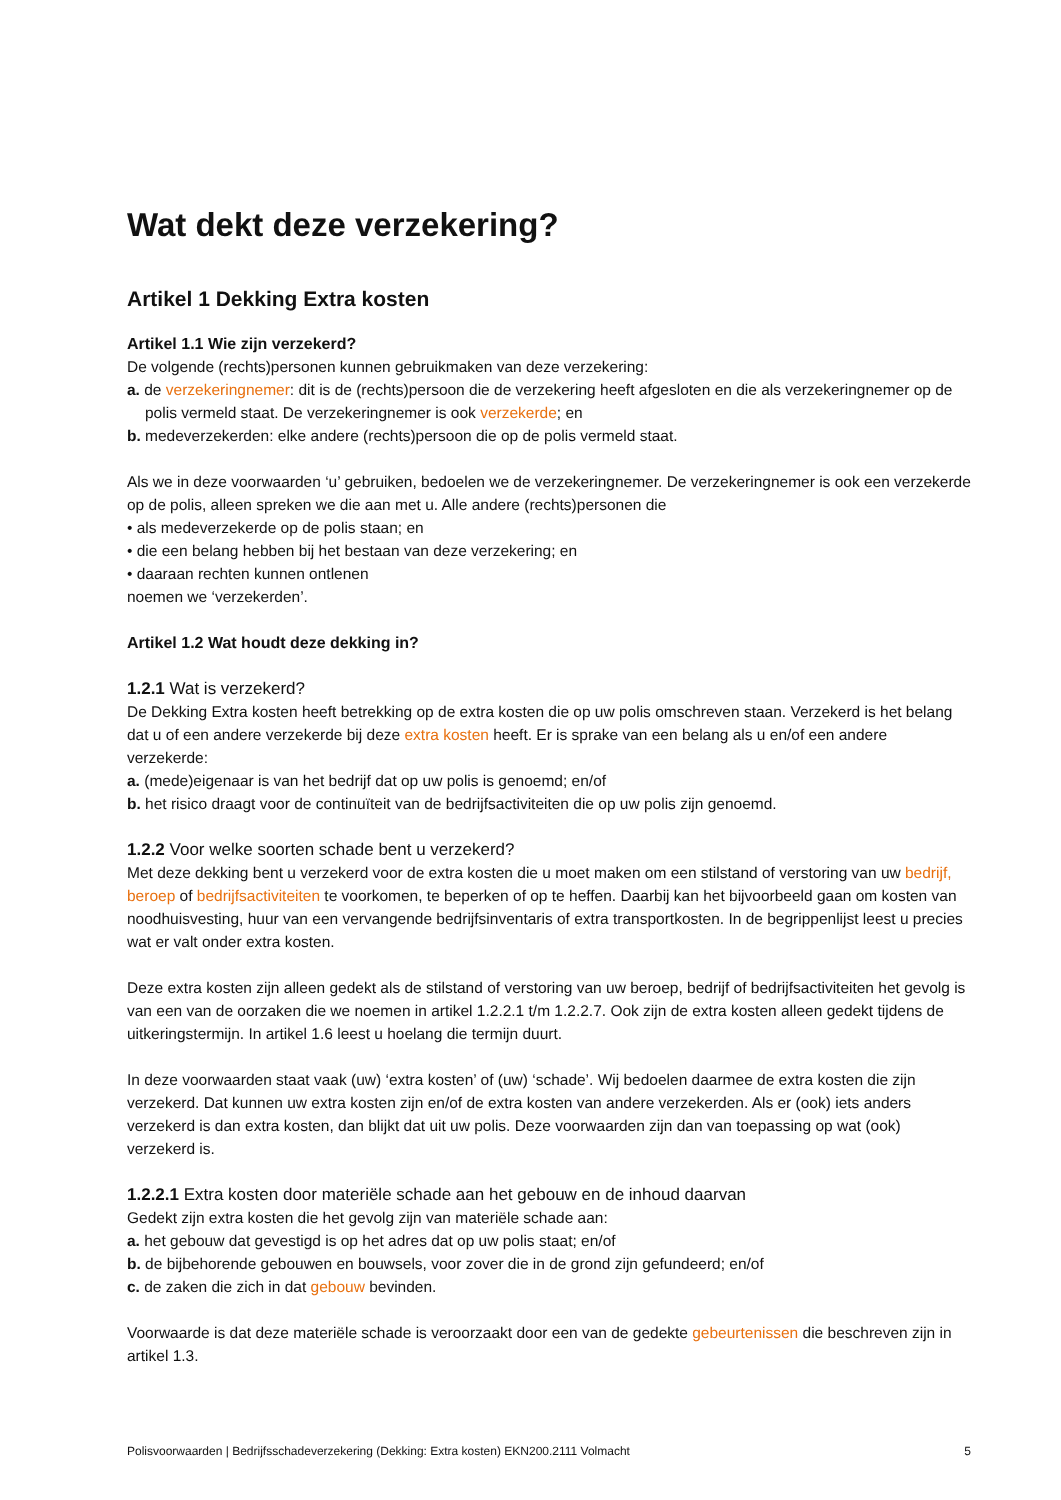Wat dekt deze verzekering?
Artikel 1 Dekking Extra kosten
Artikel 1.1 Wie zijn verzekerd?
De volgende (rechts)personen kunnen gebruikmaken van deze verzekering:
a. de verzekeringnemer: dit is de (rechts)persoon die de verzekering heeft afgesloten en die als verzekeringnemer op de polis vermeld staat. De verzekeringnemer is ook verzekerde; en
b. medeverzekerden: elke andere (rechts)persoon die op de polis vermeld staat.
Als we in deze voorwaarden ‘u’ gebruiken, bedoelen we de verzekeringnemer. De verzekeringnemer is ook een verzekerde op de polis, alleen spreken we die aan met u. Alle andere (rechts)personen die
• als medeverzekerde op de polis staan; en
• die een belang hebben bij het bestaan van deze verzekering; en
• daaraan rechten kunnen ontlenen
noemen we ‘verzekerden’.
Artikel 1.2 Wat houdt deze dekking in?
1.2.1 Wat is verzekerd?
De Dekking Extra kosten heeft betrekking op de extra kosten die op uw polis omschreven staan. Verzekerd is het belang dat u of een andere verzekerde bij deze extra kosten heeft. Er is sprake van een belang als u en/of een andere verzekerde:
a. (mede)eigenaar is van het bedrijf dat op uw polis is genoemd; en/of
b. het risico draagt voor de continuïteit van de bedrijfsactiviteiten die op uw polis zijn genoemd.
1.2.2 Voor welke soorten schade bent u verzekerd?
Met deze dekking bent u verzekerd voor de extra kosten die u moet maken om een stilstand of verstoring van uw bedrijf, beroep of bedrijfsactiviteiten te voorkomen, te beperken of op te heffen. Daarbij kan het bijvoorbeeld gaan om kosten van noodhuisvesting, huur van een vervangende bedrijfsinventaris of extra transportkosten. In de begrippenlijst leest u precies wat er valt onder extra kosten.
Deze extra kosten zijn alleen gedekt als de stilstand of verstoring van uw beroep, bedrijf of bedrijfsactiviteiten het gevolg is van een van de oorzaken die we noemen in artikel 1.2.2.1 t/m 1.2.2.7. Ook zijn de extra kosten alleen gedekt tijdens de uitkeringstermijn. In artikel 1.6 leest u hoelang die termijn duurt.
In deze voorwaarden staat vaak (uw) ‘extra kosten’ of (uw) ‘schade’. Wij bedoelen daarmee de extra kosten die zijn verzekerd. Dat kunnen uw extra kosten zijn en/of de extra kosten van andere verzekerden. Als er (ook) iets anders verzekerd is dan extra kosten, dan blijkt dat uit uw polis. Deze voorwaarden zijn dan van toepassing op wat (ook) verzekerd is.
1.2.2.1 Extra kosten door materiële schade aan het gebouw en de inhoud daarvan
Gedekt zijn extra kosten die het gevolg zijn van materiële schade aan:
a. het gebouw dat gevestigd is op het adres dat op uw polis staat; en/of
b. de bijbehorende gebouwen en bouwsels, voor zover die in de grond zijn gefundeerd; en/of
c. de zaken die zich in dat gebouw bevinden.
Voorwaarde is dat deze materiële schade is veroorzaakt door een van de gedekte gebeurtenissen die beschreven zijn in artikel 1.3.
Polisvoorwaarden | Bedrijfsschadeverzekering (Dekking: Extra kosten) EKN200.2111 Volmacht 5